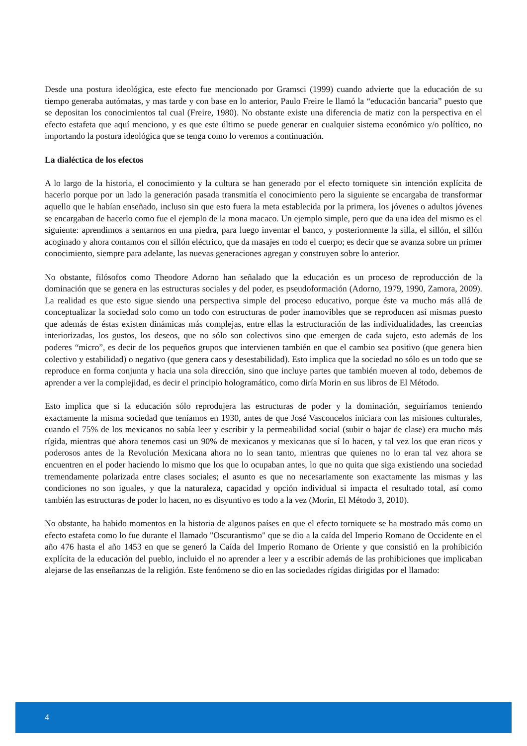Desde una postura ideológica, este efecto fue mencionado por Gramsci (1999) cuando advierte que la educación de su tiempo generaba autómatas, y mas tarde y con base en lo anterior, Paulo Freire le llamó la “educación bancaria” puesto que se depositan los conocimientos tal cual (Freire, 1980). No obstante existe una diferencia de matiz con la perspectiva en el efecto estafeta que aquí menciono, y es que este último se puede generar en cualquier sistema económico y/o político, no importando la postura ideológica que se tenga como lo veremos a continuación.
La dialéctica de los efectos
A lo largo de la historia, el conocimiento y la cultura se han generado por el efecto torniquete sin intención explícita de hacerlo porque por un lado la generación pasada transmitía el conocimiento pero la siguiente se encargaba de transformar aquello que le habían enseñado, incluso sin que esto fuera la meta establecida por la primera, los jóvenes o adultos jóvenes se encargaban de hacerlo como fue el ejemplo de la mona macaco. Un ejemplo simple, pero que da una idea del mismo es el siguiente: aprendimos a sentarnos en una piedra, para luego inventar el banco, y posteriormente la silla, el sillón, el sillón acoginado y ahora contamos con el sillón eléctrico, que da masajes en todo el cuerpo; es decir que se avanza sobre un primer conocimiento, siempre para adelante, las nuevas generaciones agregan y construyen sobre lo anterior.
No obstante, filósofos como Theodore Adorno han señalado que la educación es un proceso de reproducción de la dominación que se genera en las estructuras sociales y del poder, es pseudoformación (Adorno, 1979, 1990, Zamora, 2009). La realidad es que esto sigue siendo una perspectiva simple del proceso educativo, porque éste va mucho más allá de conceptualizar la sociedad solo como un todo con estructuras de poder inamovibles que se reproducen así mismas puesto que además de éstas existen dinámicas más complejas, entre ellas la estructuración de las individualidades, las creencias interiorizadas, los gustos, los deseos, que no sólo son colectivos sino que emergen de cada sujeto, esto además de los poderes “micro”, es decir de los pequeños grupos que intervienen también en que el cambio sea positivo (que genera bien colectivo y estabilidad) o negativo (que genera caos y desestabilidad). Esto implica que la sociedad no sólo es un todo que se reproduce en forma conjunta y hacia una sola dirección, sino que incluye partes que también mueven al todo, debemos de aprender a ver la complejidad, es decir el principio hologramático, como diría Morin en sus libros de El Método.
Esto implica que si la educación sólo reprodujera las estructuras de poder y la dominación, seguiríamos teniendo exactamente la misma sociedad que teníamos en 1930, antes de que José Vasconcelos iniciara con las misiones culturales, cuando el 75% de los mexicanos no sabía leer y escribir y la permeabilidad social (subir o bajar de clase) era mucho más rígida, mientras que ahora tenemos casi un 90% de mexicanos y mexicanas que sí lo hacen, y tal vez los que eran ricos y poderosos antes de la Revolución Mexicana ahora no lo sean tanto, mientras que quienes no lo eran tal vez ahora se encuentren en el poder haciendo lo mismo que los que lo ocupaban antes, lo que no quita que siga existiendo una sociedad tremendamente polarizada entre clases sociales; el asunto es que no necesariamente son exactamente las mismas y las condiciones no son iguales, y que la naturaleza, capacidad y opción individual si impacta el resultado total, así como también las estructuras de poder lo hacen, no es disyuntivo es todo a la vez (Morin, El Método 3, 2010).
No obstante, ha habido momentos en la historia de algunos países en que el efecto torniquete se ha mostrado más como un efecto estafeta como lo fue durante el llamado "Oscurantismo" que se dio a la caída del Imperio Romano de Occidente en el año 476 hasta el año 1453 en que se generó la Caída del Imperio Romano de Oriente y que consistió en la prohibición explícita de la educación del pueblo, incluido el no aprender a leer y a escribir además de las prohibiciones que implicaban alejarse de las enseñanzas de la religión. Este fenómeno se dio en las sociedades rígidas dirigidas por el llamado:
4